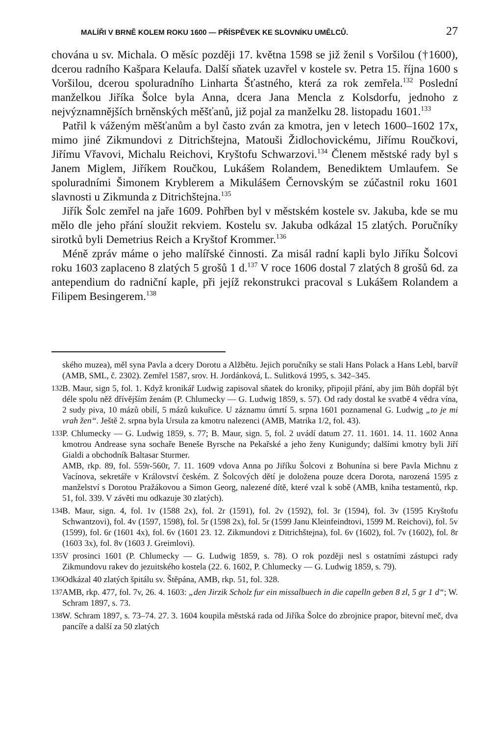MALÍŘI V BRNĚ KOLEM ROKU 1600 — PŘÍSPĚVEK KE SLOVNÍKU UMĚLCŮ. 27
chována u sv. Michala. O měsíc později 17. května 1598 se již ženil s Voršilou (†1600), dcerou radního Kašpara Kelaufa. Další sňatek uzavřel v kostele sv. Petra 15. října 1600 s Voršilou, dcerou spoluradního Linharta Šťastného, která za rok zemřela.<sup>132</sup> Poslední manželkou Jiříka Šolce byla Anna, dcera Jana Mencla z Kolsdorfu, jednoho z nejvýznamnějších brněnských měšťanů, již pojal za manželku 28. listopadu 1601.<sup>133</sup>
Patřil k váženým měšťanům a byl často zván za kmotra, jen v letech 1600–1602 17x, mimo jiné Zikmundovi z Ditrichštejna, Matouši Židlochovickému, Jiřímu Roučkovi, Jiřímu Vřavovi, Michalu Reichovi, Kryštofu Schwarzovi.<sup>134</sup> Členem městské rady byl s Janem Miglem, Jiříkem Roučkou, Lukášem Rolandem, Benediktem Umlaufem. Se spoluradními Šimonem Kryblerem a Mikulášem Černovským se zúčastnil roku 1601 slavnosti u Zikmunda z Ditrichštejna.<sup>135</sup>
Jiřík Šolc zemřel na jaře 1609. Pohřben byl v městském kostele sv. Jakuba, kde se mu mělo dle jeho přání sloužit rekviem. Kostelu sv. Jakuba odkázal 15 zlatých. Poručníky sirotků byli Demetrius Reich a Kryštof Krommer.<sup>136</sup>
Méně zpráv máme o jeho malířské činnosti. Za misál radní kapli bylo Jiříku Šolcovi roku 1603 zaplaceno 8 zlatých 5 grošů 1 d.<sup>137</sup> V roce 1606 dostal 7 zlatých 8 grošů 6d. za antependium do radniční kaple, při jejíž rekonstrukci pracoval s Lukášem Rolandem a Filipem Besingerem.<sup>138</sup>
ského muzea), měl syna Pavla a dcery Dorotu a Alžbětu. Jejich poručníky se stali Hans Polack a Hans Lebl, barvíř (AMB, SML, č. 2302). Zemřel 1587, srov. H. Jordánková, L. Sulitková 1995, s. 342–345.
132 B. Maur, sign 5, fol. 1. Když kronikář Ludwig zapisoval sňatek do kroniky, připojil přání, aby jim Bůh dopřál být déle spolu něž dřívějším ženám (P. Chlumecky — G. Ludwig 1859, s. 57). Od rady dostal ke svatbě 4 vědra vína, 2 sudy piva, 10 mázů obilí, 5 mázů kukuřice. U záznamu úmrtí 5. srpna 1601 poznamenal G. Ludwig „to je mi vrah žen“. Ještě 2. srpna byla Ursula za kmotru nalezenci (AMB, Matrika 1/2, fol. 43).
133 P. Chlumecky — G. Ludwig 1859, s. 77; B. Maur, sign. 5, fol. 2 uvádí datum 27. 11. 1601. 14. 11. 1602 Anna kmotrou Andrease syna sochaře Beneše Byrsche na Pekařské a jeho ženy Kunigundy; dalšími kmotry byli Jiří Gialdi a obchodník Baltasar Sturmer.
AMB, rkp. 89, fol. 559r-560r, 7. 11. 1609 vdova Anna po Jiříku Šolcovi z Bohunína si bere Pavla Michnu z Vacínova, sekretáře v Království českém. Z Šolcových dětí je doložena pouze dcera Dorota, narozená 1595 z manželství s Dorotou Pražákovou a Simon Georg, nalezené dítě, které vzal k sobě (AMB, kniha testamentů, rkp. 51, fol. 339. V závěti mu odkazuje 30 zlatých).
134 B. Maur, sign. 4, fol. 1v (1588 2x), fol. 2r (1591), fol. 2v (1592), fol. 3r (1594), fol. 3v (1595 Kryštofu Schwantzovi), fol. 4v (1597, 1598), fol. 5r (1598 2x), fol. 5r (1599 Janu Kleinfeindtovi, 1599 M. Reichovi), fol. 5v (1599), fol. 6r (1601 4x), fol. 6v (1601 23. 12. Zikmundovi z Ditrichštejna), fol. 6v (1602), fol. 7v (1602), fol. 8r (1603 3x), fol. 8v (1603 J. Greimlovi).
135 V prosinci 1601 (P. Chlumecky — G. Ludwig 1859, s. 78). O rok později nesl s ostatními zástupci rady Zikmundovu rakev do jezuitského kostela (22. 6. 1602, P. Chlumecky — G. Ludwig 1859, s. 79).
136 Odkázal 40 zlatých špitálu sv. Štěpána, AMB, rkp. 51, fol. 328.
137 AMB, rkp. 477, fol. 7v, 26. 4. 1603: „den Jirzik Scholz fur ein missalbuech in die capelln geben 8 zl, 5 gr 1 d“; W. Schram 1897, s. 73.
138 W. Schram 1897, s. 73–74. 27. 3. 1604 koupila městská rada od Jiříka Šolce do zbrojnice prapor, bitevní meč, dva pancíře a další za 50 zlatých